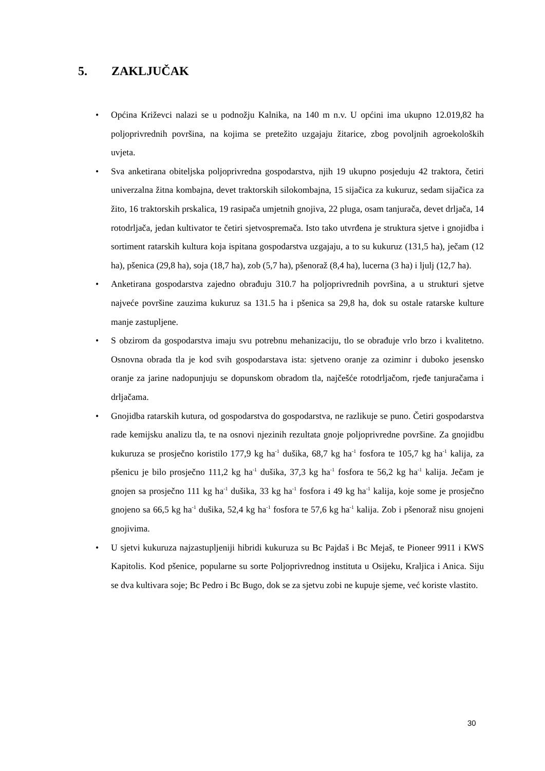5. ZAKLJUČAK
• Općina Križevci nalazi se u podnožju Kalnika, na 140 m n.v. U općini ima ukupno 12.019,82 ha poljoprivrednih površina, na kojima se pretežito uzgajaju žitarice, zbog povoljnih agroekoloških uvjeta.
• Sva anketirana obiteljska poljoprivredna gospodarstva, njih 19 ukupno posjeduju 42 traktora, četiri univerzalna žitna kombajna, devet traktorskih silokombajna, 15 sijačica za kukuruz, sedam sijačica za žito, 16 traktorskih prskalica, 19 rasipača umjetnih gnojiva, 22 pluga, osam tanjurača, devet drljača, 14 rotodrljača, jedan kultivator te četiri sjetvospremača. Isto tako utvrđena je struktura sjetve i gnojidba i sortiment ratarskih kultura koja ispitana gospodarstva uzgajaju, a to su kukuruz (131,5 ha), ječam (12 ha), pšenica (29,8 ha), soja (18,7 ha), zob (5,7 ha), pšenoraž (8,4 ha), lucerna (3 ha) i ljulj (12,7 ha).
• Anketirana gospodarstva zajedno obrađuju 310.7 ha poljoprivrednih površina, a u strukturi sjetve najveće površine zauzima kukuruz sa 131.5 ha i pšenica sa 29,8 ha, dok su ostale ratarske kulture manje zastupljene.
• S obzirom da gospodarstva imaju svu potrebnu mehanizaciju, tlo se obrađuje vrlo brzo i kvalitetno. Osnovna obrada tla je kod svih gospodarstava ista: sjetveno oranje za oziminr i duboko jesensko oranje za jarine nadopunjuju se dopunskom obradom tla, najčešće rotodrljačom, rjeđe tanjuračama i drljačama.
• Gnojidba ratarskih kutura, od gospodarstva do gospodarstva, ne razlikuje se puno. Četiri gospodarstva rade kemijsku analizu tla, te na osnovi njezinih rezultata gnoje poljoprivredne površine. Za gnojidbu kukuruza se prosječno koristilo 177,9 kg ha<sup>-1</sup> dušika, 68,7 kg ha<sup>-1</sup> fosfora te 105,7 kg ha<sup>-1</sup> kalija, za pšenicu je bilo prosječno 111,2 kg ha<sup>-1</sup> dušika, 37,3 kg ha<sup>-1</sup> fosfora te 56,2 kg ha<sup>-1</sup> kalija. Ječam je gnojen sa prosječno 111 kg ha<sup>-1</sup> dušika, 33 kg ha<sup>-1</sup> fosfora i 49 kg ha<sup>-1</sup> kalija, koje some je prosječno gnojeno sa 66,5 kg ha<sup>-1</sup> dušika, 52,4 kg ha<sup>-1</sup> fosfora te 57,6 kg ha<sup>-1</sup> kalija. Zob i pšenoraž nisu gnojeni gnojivima.
• U sjetvi kukuruza najzastupljeniji hibridi kukuruza su Bc Pajdaš i Bc Mejaš, te Pioneer 9911 i KWS Kapitolis. Kod pšenice, popularne su sorte Poljoprivrednog instituta u Osijeku, Kraljica i Anica. Siju se dva kultivara soje; Bc Pedro i Bc Bugo, dok se za sjetvu zobi ne kupuje sjeme, već koriste vlastito.
30